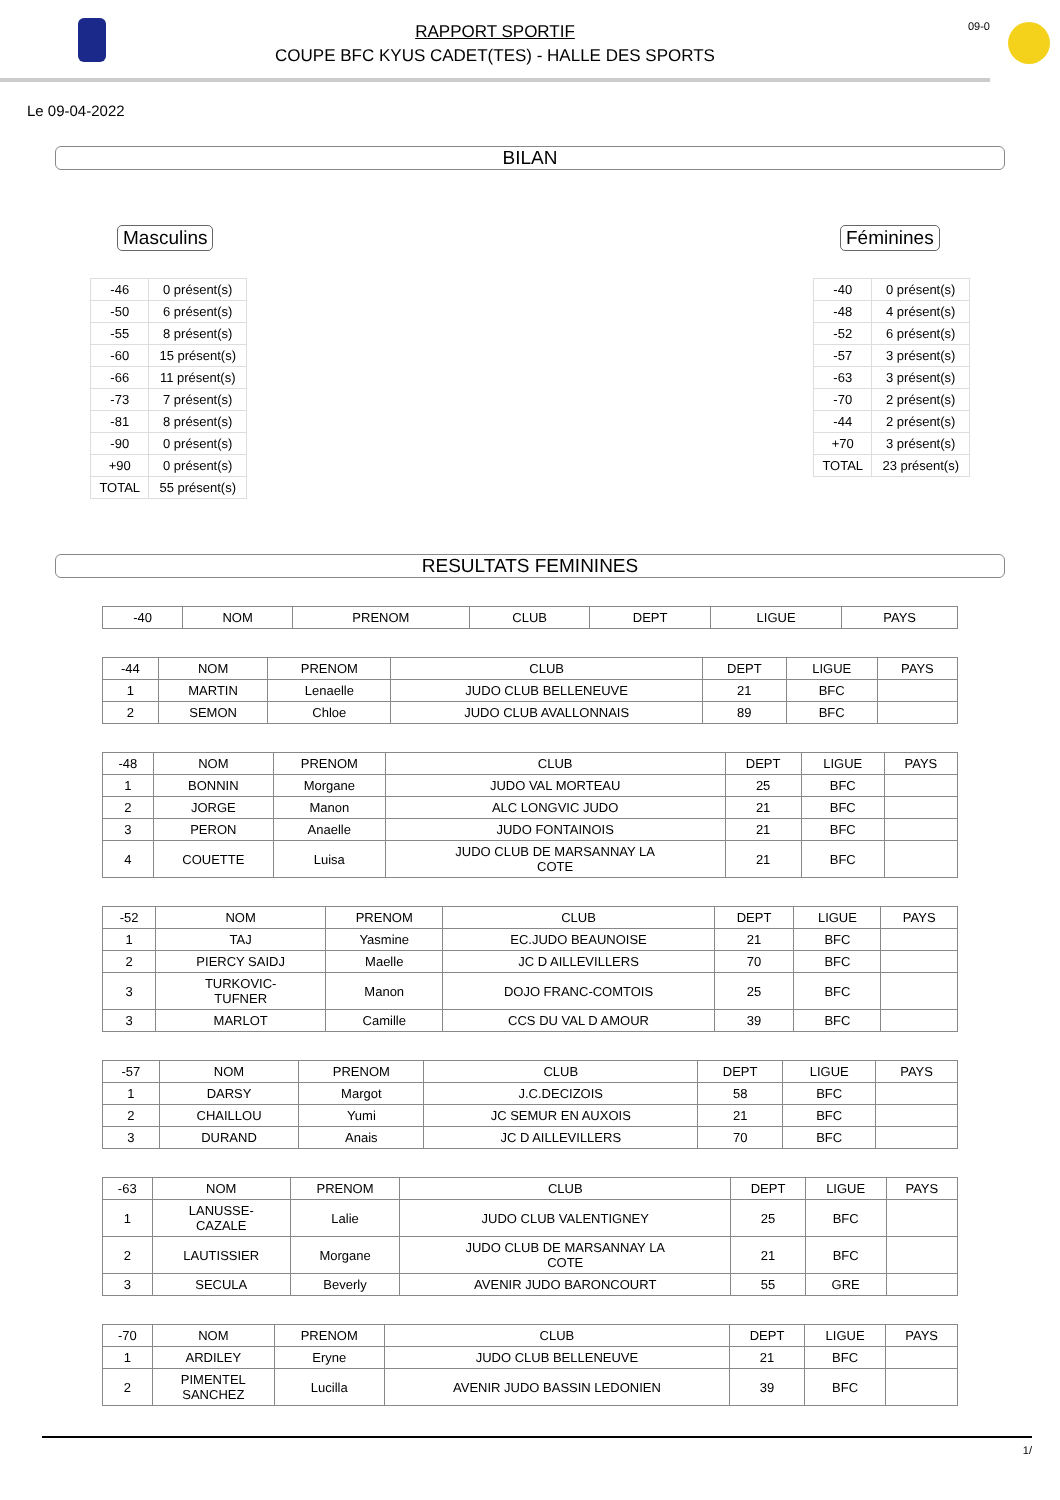RAPPORT SPORTIF
COUPE BFC KYUS CADET(TES) - HALLE DES SPORTS
09-0
Le 09-04-2022
BILAN
Masculins
| -46 | 0 présent(s) |
| -50 | 6 présent(s) |
| -55 | 8 présent(s) |
| -60 | 15 présent(s) |
| -66 | 11 présent(s) |
| -73 | 7 présent(s) |
| -81 | 8 présent(s) |
| -90 | 0 présent(s) |
| +90 | 0 présent(s) |
| TOTAL | 55 présent(s) |
Féminines
| -40 | 0 présent(s) |
| -48 | 4 présent(s) |
| -52 | 6 présent(s) |
| -57 | 3 présent(s) |
| -63 | 3 présent(s) |
| -70 | 2 présent(s) |
| -44 | 2 présent(s) |
| +70 | 3 présent(s) |
| TOTAL | 23 présent(s) |
RESULTATS FEMININES
| -40 | NOM | PRENOM | CLUB | DEPT | LIGUE | PAYS |
| --- | --- | --- | --- | --- | --- | --- |
| -44 | NOM | PRENOM | CLUB | DEPT | LIGUE | PAYS |
| --- | --- | --- | --- | --- | --- | --- |
| 1 | MARTIN | Lenaelle | JUDO CLUB BELLENEUVE | 21 | BFC | |
| 2 | SEMON | Chloe | JUDO CLUB AVALLONNAIS | 89 | BFC | |
| -48 | NOM | PRENOM | CLUB | DEPT | LIGUE | PAYS |
| --- | --- | --- | --- | --- | --- | --- |
| 1 | BONNIN | Morgane | JUDO VAL MORTEAU | 25 | BFC | |
| 2 | JORGE | Manon | ALC LONGVIC JUDO | 21 | BFC | |
| 3 | PERON | Anaelle | JUDO FONTAINOIS | 21 | BFC | |
| 4 | COUETTE | Luisa | JUDO CLUB DE MARSANNAY LA COTE | 21 | BFC | |
| -52 | NOM | PRENOM | CLUB | DEPT | LIGUE | PAYS |
| --- | --- | --- | --- | --- | --- | --- |
| 1 | TAJ | Yasmine | EC.JUDO BEAUNOISE | 21 | BFC | |
| 2 | PIERCY SAIDJ | Maelle | JC D AILLEVILLERS | 70 | BFC | |
| 3 | TURKOVIC- TUFNER | Manon | DOJO FRANC-COMTOIS | 25 | BFC | |
| 3 | MARLOT | Camille | CCS DU VAL D AMOUR | 39 | BFC | |
| -57 | NOM | PRENOM | CLUB | DEPT | LIGUE | PAYS |
| --- | --- | --- | --- | --- | --- | --- |
| 1 | DARSY | Margot | J.C.DECIZOIS | 58 | BFC | |
| 2 | CHAILLOU | Yumi | JC SEMUR EN AUXOIS | 21 | BFC | |
| 3 | DURAND | Anais | JC D AILLEVILLERS | 70 | BFC | |
| -63 | NOM | PRENOM | CLUB | DEPT | LIGUE | PAYS |
| --- | --- | --- | --- | --- | --- | --- |
| 1 | LANUSSE- CAZALE | Lalie | JUDO CLUB VALENTIGNEY | 25 | BFC | |
| 2 | LAUTISSIER | Morgane | JUDO CLUB DE MARSANNAY LA COTE | 21 | BFC | |
| 3 | SECULA | Beverly | AVENIR JUDO BARONCOURT | 55 | GRE | |
| -70 | NOM | PRENOM | CLUB | DEPT | LIGUE | PAYS |
| --- | --- | --- | --- | --- | --- | --- |
| 1 | ARDILEY | Eryne | JUDO CLUB BELLENEUVE | 21 | BFC | |
| 2 | PIMENTEL SANCHEZ | Lucilla | AVENIR JUDO BASSIN LEDONIEN | 39 | BFC | |
1/